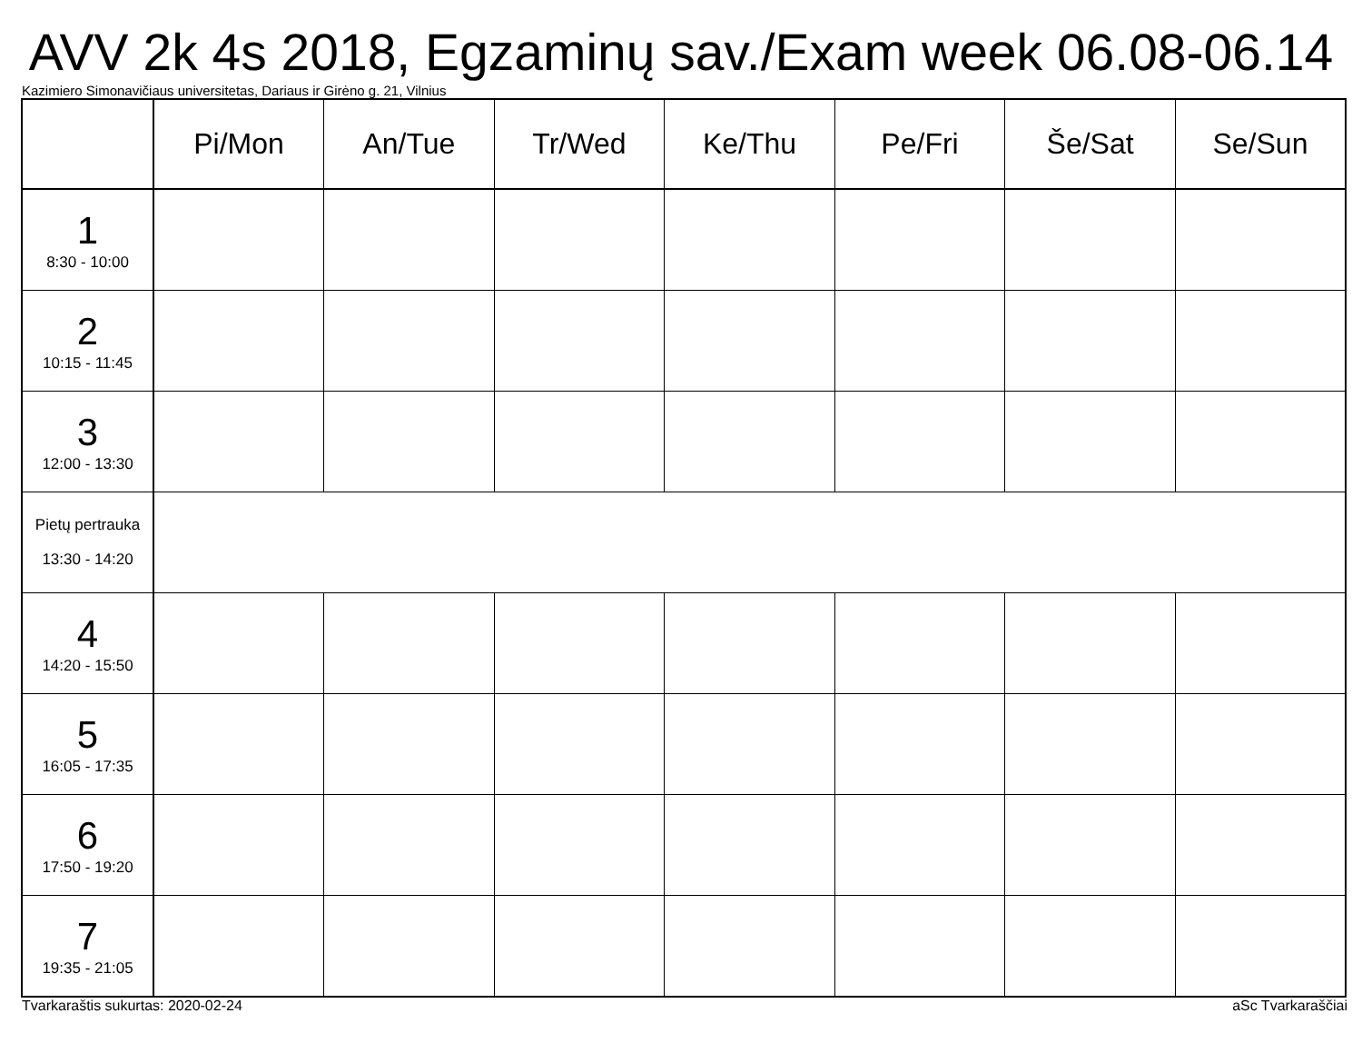AVV 2k 4s 2018, Egzaminų sav./Exam week 06.08-06.14
Kazimiero Simonavičiaus universitetas, Dariaus ir Girėno g. 21, Vilnius
| | Pi/Mon | An/Tue | Tr/Wed | Ke/Thu | Pe/Fri | Še/Sat | Se/Sun |
| --- | --- | --- | --- | --- | --- | --- | --- |
| 1 8:30 - 10:00 | | | | | | | |
| 2 10:15 - 11:45 | | | | | | | |
| 3 12:00 - 13:30 | | | | | | | |
| Pietų pertrauka 13:30 - 14:20 | | | | | | | |
| 4 14:20 - 15:50 | | | | | | | |
| 5 16:05 - 17:35 | | | | | | | |
| 6 17:50 - 19:20 | | | | | | | |
| 7 19:35 - 21:05 | | | | | | | |
Tvarkaraštis sukurtas: 2020-02-24 aSc Tvarkaraščiai